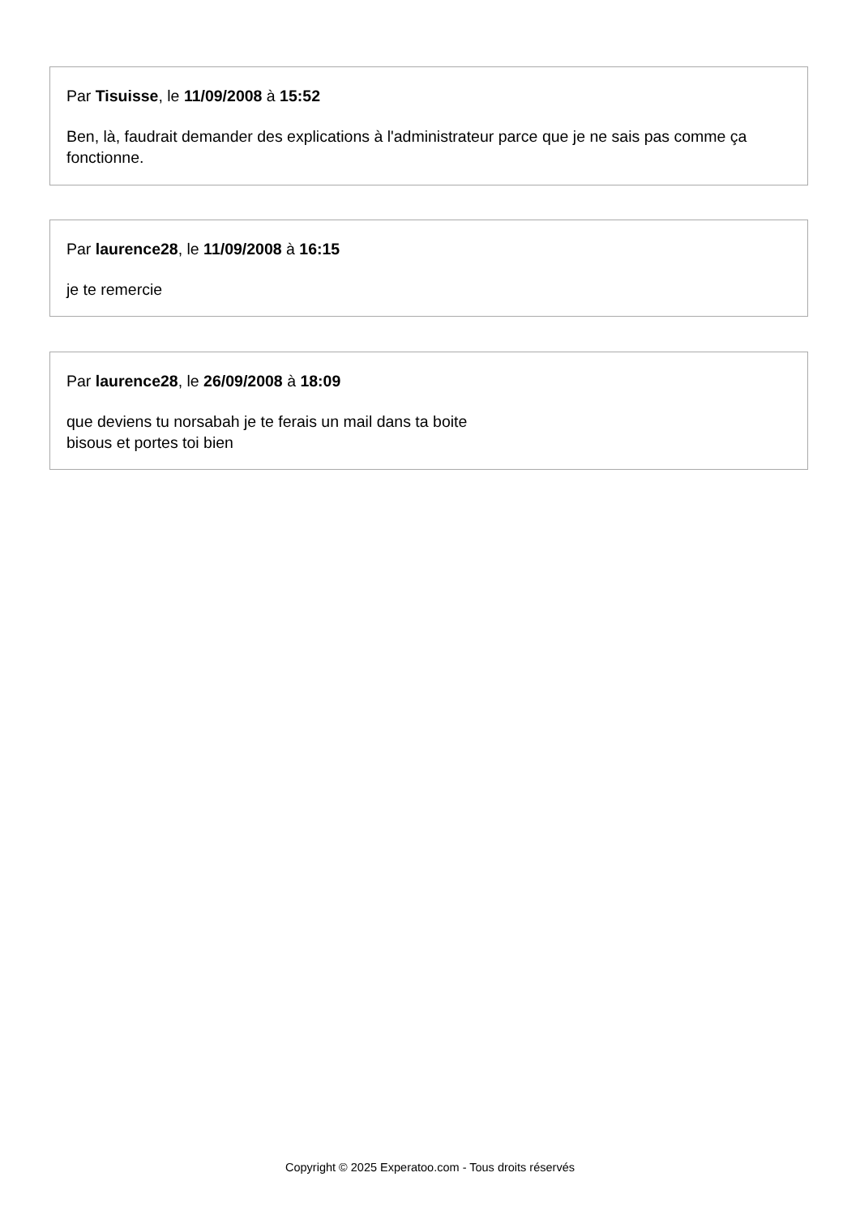Par Tisuisse, le 11/09/2008 à 15:52
Ben, là, faudrait demander des explications à l'administrateur parce que je ne sais pas comme ça fonctionne.
Par laurence28, le 11/09/2008 à 16:15
je te remercie
Par laurence28, le 26/09/2008 à 18:09
que deviens tu norsabah je te ferais un mail dans ta boite
bisous et portes toi bien
Copyright © 2025 Experatoo.com - Tous droits réservés